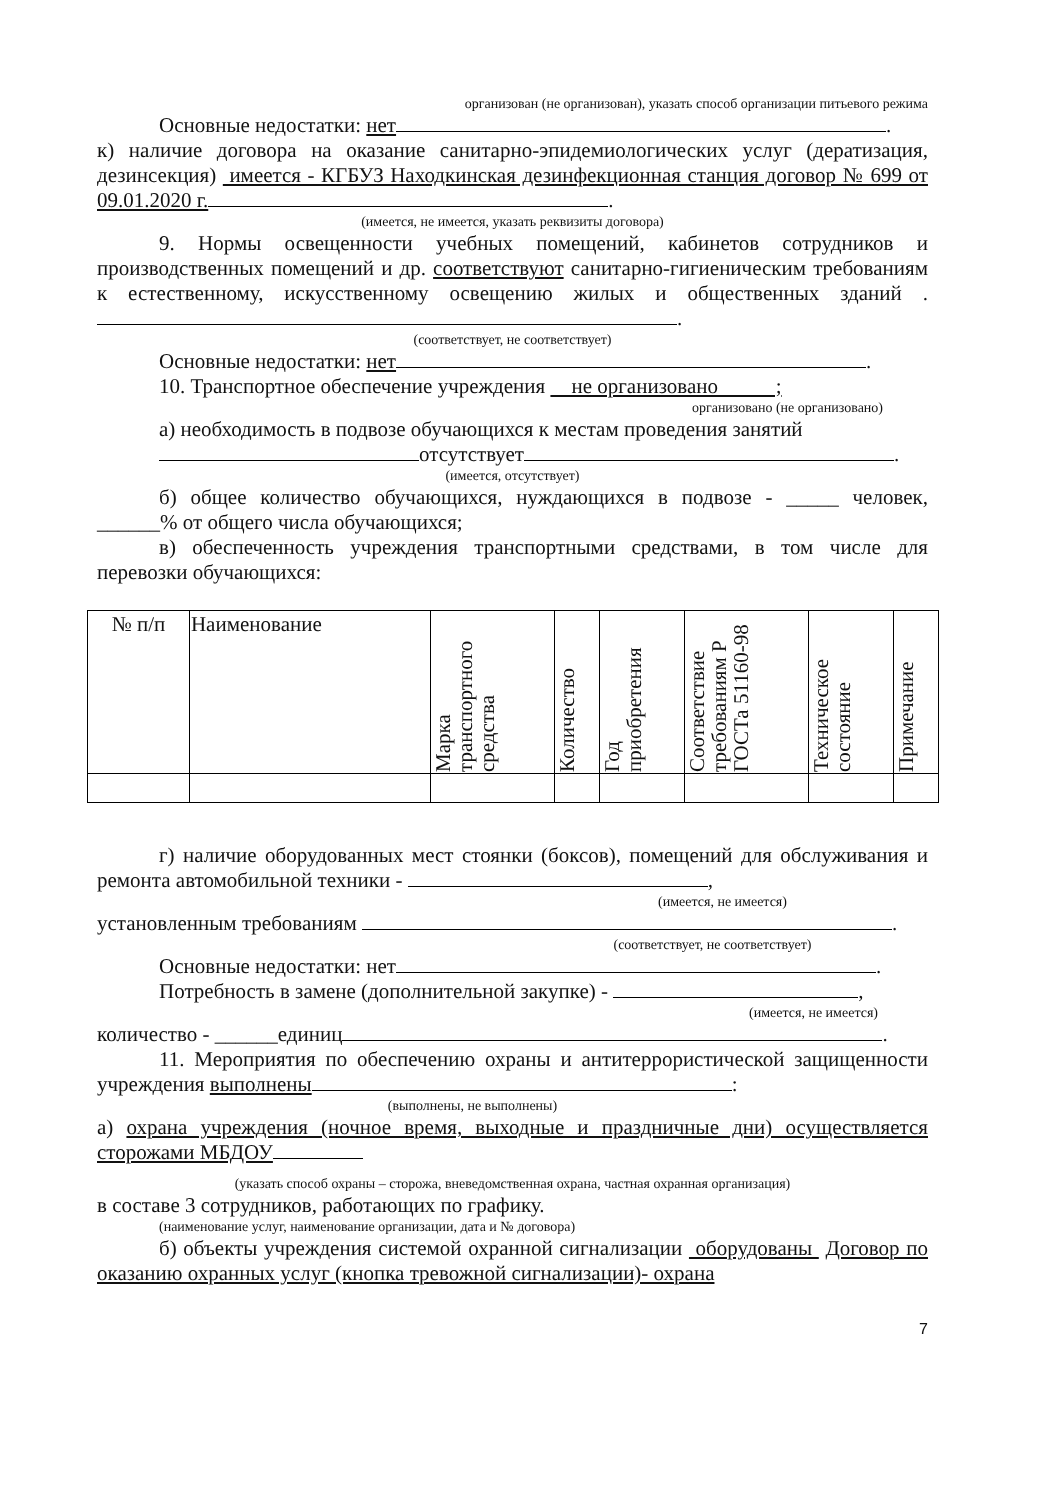организован (не организован), указать способ организации питьевого режима
Основные недостатки: нет .
к) наличие договора на оказание санитарно-эпидемиологических услуг (дератизация, дезинсекция) имеется - КГБУЗ Находкинская дезинфекционная станция договор № 699 от 09.01.2020 г. .
(имеется, не имеется, указать реквизиты договора)
9. Нормы освещенности учебных помещений, кабинетов сотрудников и производственных помещений и др. соответствуют санитарно-гигиеническим требованиям к естественному, искусственному освещению жилых и общественных зданий . .
(соответствует, не соответствует)
Основные недостатки: нет .
10. Транспортное обеспечение учреждения не организовано ;
организовано (не организовано)
а) необходимость в подвозе обучающихся к местам проведения занятий
отсутствует .
(имеется, отсутствует)
б) общее количество обучающихся, нуждающихся в подвозе - _____ человек, ______% от общего числа обучающихся;
в) обеспеченность учреждения транспортными средствами, в том числе для перевозки обучающихся:
| № п/п | Наименование | Марка транспортного средства | Количество | Год приобретения | Соответствие требованиям Р ГОСТа 51160-98 | Техническое состояние | Примечание |
| --- | --- | --- | --- | --- | --- | --- | --- |
г) наличие оборудованных мест стоянки (боксов), помещений для обслуживания и ремонта автомобильной техники - ,
(имеется, не имеется)
установленным требованиям .
(соответствует, не соответствует)
Основные недостатки: нет .
Потребность в замене (дополнительной закупке) - ,
(имеется, не имеется)
количество - ______единиц .
11. Мероприятия по обеспечению охраны и антитеррористической защищенности учреждения выполнены :
(выполнены, не выполнены)
а) охрана учреждения (ночное время, выходные и праздничные дни) осуществляется сторожами МБДОУ
(указать способ охраны – сторожа, вневедомственная охрана, частная охранная организация)
в составе 3 сотрудников, работающих по графику.
(наименование услуг, наименование организации, дата и № договора)
б) объекты учреждения системой охранной сигнализации оборудованы Договор по оказанию охранных услуг (кнопка тревожной сигнализации)- охрана
7